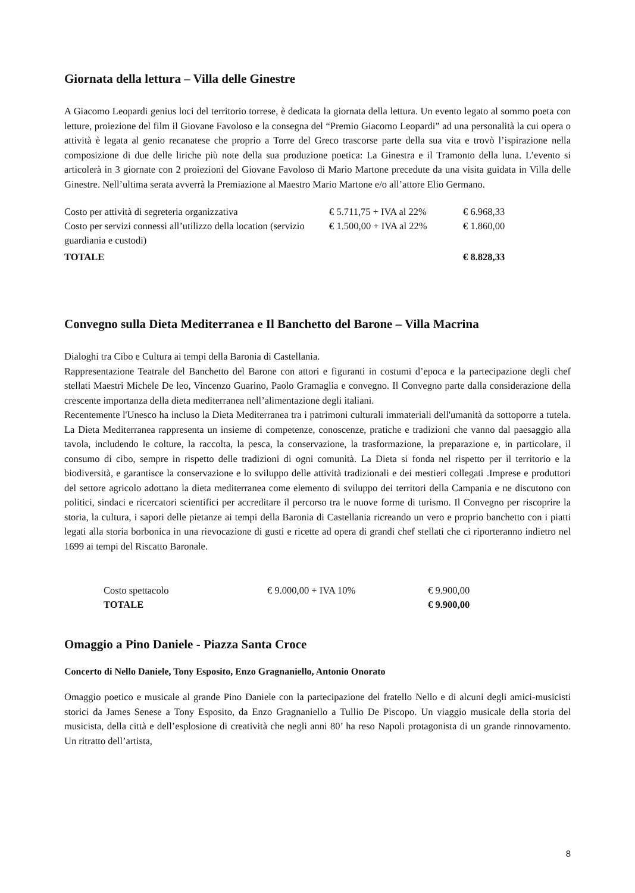Giornata della lettura – Villa delle Ginestre
A Giacomo Leopardi genius loci del territorio torrese, è dedicata la giornata della lettura. Un evento legato al sommo poeta con letture, proiezione del film il Giovane Favoloso e la consegna del “Premio Giacomo Leopardi” ad una personalità la cui opera o attività è legata al genio recanatese che proprio a Torre del Greco trascorse parte della sua vita e trovò l’ispirazione nella composizione di due delle liriche più note della sua produzione poetica: La Ginestra e il Tramonto della luna. L’evento si articolerà in 3 giornate con 2 proiezioni del Giovane Favoloso di Mario Martone precedute da una visita guidata in Villa delle Ginestre. Nell’ultima serata avverrà la Premiazione al Maestro Mario Martone e/o all’attore Elio Germano.
| Costo per attività di segreteria organizzativa | € 5.711,75 + IVA al 22% | € 6.968,33 |
| Costo per servizi connessi all’utilizzo della location (servizio guardiania e custodi) | € 1.500,00 + IVA al 22% | € 1.860,00 |
| TOTALE | | € 8.828,33 |
Convegno sulla Dieta Mediterranea e Il Banchetto del Barone – Villa Macrina
Dialoghi tra Cibo e Cultura ai tempi della Baronia di Castellania.
Rappresentazione Teatrale del Banchetto del Barone con attori e figuranti in costumi d’epoca e la partecipazione degli chef stellati Maestri Michele De leo, Vincenzo Guarino, Paolo Gramaglia e convegno. Il Convegno parte dalla considerazione della crescente importanza della dieta mediterranea nell’alimentazione degli italiani.
Recentemente l'Unesco ha incluso la Dieta Mediterranea tra i patrimoni culturali immateriali dell'umanità da sottoporre a tutela. La Dieta Mediterranea rappresenta un insieme di competenze, conoscenze, pratiche e tradizioni che vanno dal paesaggio alla tavola, includendo le colture, la raccolta, la pesca, la conservazione, la trasformazione, la preparazione e, in particolare, il consumo di cibo, sempre in rispetto delle tradizioni di ogni comunità. La Dieta si fonda nel rispetto per il territorio e la biodiversità, e garantisce la conservazione e lo sviluppo delle attività tradizionali e dei mestieri collegati .Imprese e produttori del settore agricolo adottano la dieta mediterranea come elemento di sviluppo dei territori della Campania e ne discutono con politici, sindaci e ricercatori scientifici per accreditare il percorso tra le nuove forme di turismo. Il Convegno per riscoprire la storia, la cultura, i sapori delle pietanze ai tempi della Baronia di Castellania ricreando un vero e proprio banchetto con i piatti legati alla storia borbonica in una rievocazione di gusti e ricette ad opera di grandi chef stellati che ci riporteranno indietro nel 1699 ai tempi del Riscatto Baronale.
| Costo spettacolo | € 9.000,00 + IVA 10% | € 9.900,00 |
| TOTALE | | € 9.900,00 |
Omaggio a Pino Daniele - Piazza Santa Croce
Concerto di Nello Daniele, Tony Esposito, Enzo Gragnaniello, Antonio Onorato
Omaggio poetico e musicale al grande Pino Daniele con la partecipazione del fratello Nello e di alcuni degli amici-musicisti storici da James Senese a Tony Esposito, da Enzo Gragnaniello a Tullio De Piscopo. Un viaggio musicale della storia del musicista, della città e dell’esplosione di creatività che negli anni 80’ ha reso Napoli protagonista di un grande rinnovamento. Un ritratto dell’artista,
8